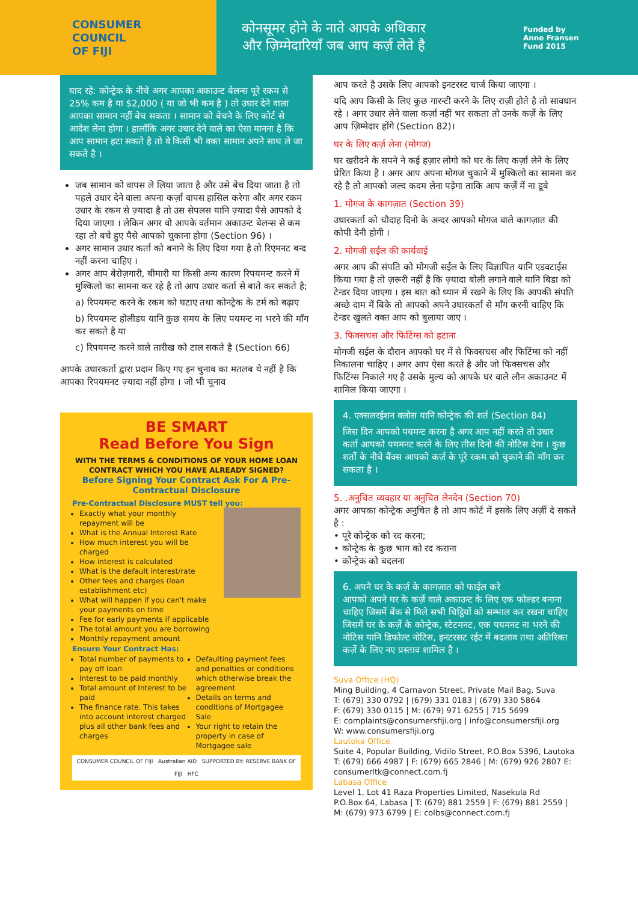CONSUMER
COUNCIL
OF FIJI
कोनसूमर होने के नाते आपके अधिकार और ज़िम्मेदारियाँ जब आप कर्ज़ लेते है
Funded by
Anne Fransen
Fund 2015
याद रहे: कोन्ट्रेक के नीचे अगर आपका अकाउन्ट बेलन्स पूरे रकम से 25% कम है या $2,000 ( या जो भी कम है ) तो उधार देने वाला आपका सामान नहीं बेच सकता । सामान को बेचने के लिए कोर्ट से आदेश लेना होगा । हालाँकि अगर उधार देने वाले का ऐसा मानना है कि आप सामान हटा सकते है तो वे किसी भी वक्त सामान अपने साथ ले जा सकते है ।
जब सामान को वापस ले लिया जाता है और उसे बेच दिया जाता है तो पहले उधार देने वाला अपना कर्ज़ा वापस हासिल करेगा और अगर रकम उधार के रकम से ज़्यादा है तो उस सेपलस यानि ज़्यादा पैसे आपको दे दिया जाएगा । लेकिन अगर वो आपके वर्तमान अकाउन्ट बेलन्स से कम रहा तो बचे हुए पैसे आपको चुकाना होगा (Section 96) ।
अगर सामान उधार कर्ता को बनाने के लिए दिया गया है तो रिएमनट बन्द नहीं करना चाहिए ।
अगर आप बेरोज़गारी, बीमारी या किसी अन्य कारण रिपयमन्ट करने में मुश्किलो का सामना कर रहे है तो आप उधार कर्ता से बाते कर सकते है;
a) रिपयमन्ट करने के रकम को घटाए तथा कोनट्रेक के टर्म को बढ़ाए
b) रिपयमन्ट होलीडय यानि कुछ समय के लिए पयमन्ट ना भरने की माँग कर सकते है या
c) रिपयमन्ट करने वाले तारीख को टाल सकते है (Section 66)
आपके उधारकर्ता द्वारा प्रदान किए गए इन चुनाव का मतलब ये नहीं है कि आपका रिपयमनट ज़्यादा नहीं होगा । जो भी चुनाव
BE SMART
Read Before You Sign
WITH THE TERMS & CONDITIONS OF YOUR HOME LOAN CONTRACT WHICH YOU HAVE ALREADY SIGNED?
Before Signing Your Contract Ask For A Pre-Contractual Disclosure
Pre-Contractual Disclosure MUST tell you:
Exactly what your monthly repayment will be
What is the Annual Interest Rate
How much interest you will be charged
How interest is calculated
What is the default interest/rate
Other fees and charges (loan establishment etc)
What will happen if you can't make your payments on time
Fee for early payments if applicable
The total amount you are borrowing
Monthly repayment amount
Ensure Your Contract Has:
Total number of payments to pay off loan
Interest to be paid monthly
Total amount of Interest to be paid
The finance rate. This takes into account interest charged plus all other bank fees and charges
Defaulting payment fees and penalties or conditions which otherwise break the agreement
Details on terms and conditions of Mortgagee Sale
Your right to retain the property in case of Mortgagee sale
CONSUMER COUNCIL OF FIJI Australian AID SUPPORTED BY: RESERVE BANK OF FIJI HFC
आप करते है उसके लिए आपको इनटरस्ट चार्ज किया जाएगा ।
यदि आप किसी के लिए कुछ गारन्टी करने के लिए राज़ी होते है तो सावधान रहे । अगर उधार लेने वाला कर्ज़ा नहीं भर सकता तो उनके कर्ज़े के लिए आप ज़िम्मेदार होंगे (Section 82)।
घर के लिए कर्ज़ लेना (मोगज)
घर खरीदने के सपने ने कई हज़ार लोगो को घर के लिए कर्ज़ा लेने के लिए प्रेरित किया है । अगर आप अपना मोगज चुकाने में मुश्किलो का सामना कर रहे है तो आपको जल्द कदम लेना पड़ेगा ताकि आप कर्ज़े में ना डूबे
1. मोगज के कागज़ात (Section 39)
उधारकर्ता को चौदाह दिनो के अन्दर आपको मोगज वाले कागज़ात की कोपी देनी होगी ।
2. मोगजी सईल की कार्यवाई
अगर आप की संपति को मोगजी सईल के लिए विज्ञापित यानि एडवटाईस किया गया है तो ज़रूरी नहीं है कि ज़्यादा बोली लगाने वाले यानि बिडा को टेन्डर दिया जाएगा । इस बात को ध्यान में रखने के लिए कि आपकी संपति अच्छे दाम में बिके तो आपको अपने उधारकर्ता से माँग करनी चाहिए कि टेन्डर खुलते वक्त आप को बुलाया जाए ।
3. फिक्सचस और फिटिंग्स को हटाना
मोगजी सईल के दौरान आपको घर में से फिक्सचस और फिटिंग्स को नहीं निकालना चाहिए । अगर आप ऐसा करते है और जो फिक्सचस और फिटिंग्स निकाले गए है उसके मुल्य को आपके घर वाले लौन अकाउनट में शामिल किया जाएगा ।
4. एक्सलरईशन क्लोस यानि कोन्ट्रेक की शर्त (Section 84)
जिस दिन आपको पयमन्ट करना है अगर आप नहीं करते तो उधार कर्ता आपको पयमनट करने के लिए तीस दिनो की नोटिस देगा । कुछ शर्तो के नीचे बैंक्स आपको कर्ज़ के पूरे रकम को चुकाने की माँग कर सकता है ।
5. .अनुचित व्यवहार या अनुचित लेनदेन (Section 70)
अगर आपका कोन्ट्रेक अनुचित है तो आप कोर्ट में इसके लिए अर्ज़ी दे सकते है :
• पूरे कोन्ट्रेक को रद करना;
• कोन्ट्रेक के कुछ भाग को रद कराना
• कोन्ट्रेक को बदलना
6. अपने घर के कर्ज़ के कागज़ात को फाईल करे
आपको अपने घर के कर्ज़े वाले अकाउन्ट के लिए एक फोल्डर बनाना चाहिए जिसमें बेंक से मिले सभी चिट्ठियों को सम्भाल कर रखना चाहिए जिसमें घर के कर्ज़े के कोन्ट्रेक, स्टेटमनट, एक पयमनट ना भरने की नोटिस यानि डिफोल्ट नोटिस, इनटरसट रईट में बदलाव तथा अतिरिक्त कर्ज़े के लिए नए प्रस्ताव शामिल है ।
Suva Office (HQ)
Ming Building, 4 Carnavon Street, Private Mail Bag, Suva
T: (679) 330 0792 | (679) 331 0183 | (679) 330 5864
F: (679) 330 0115 | M: (679) 971 6255 | 715 5699
E: complaints@consumersfiji.org | info@consumersfiji.org
W: www.consumersfiji.org
Lautoka Office
Suite 4, Popular Building, Vidilo Street, P.O.Box 5396, Lautoka
T: (679) 666 4987 | F: (679) 665 2846 | M: (679) 926 2807 E: consumerltk@connect.com.fj
Labasa Office
Level 1, Lot 41 Raza Properties Limited, Nasekula Rd
P.O.Box 64, Labasa | T: (679) 881 2559 | F: (679) 881 2559 | M: (679) 973 6799 | E: colbs@connect.com.fj